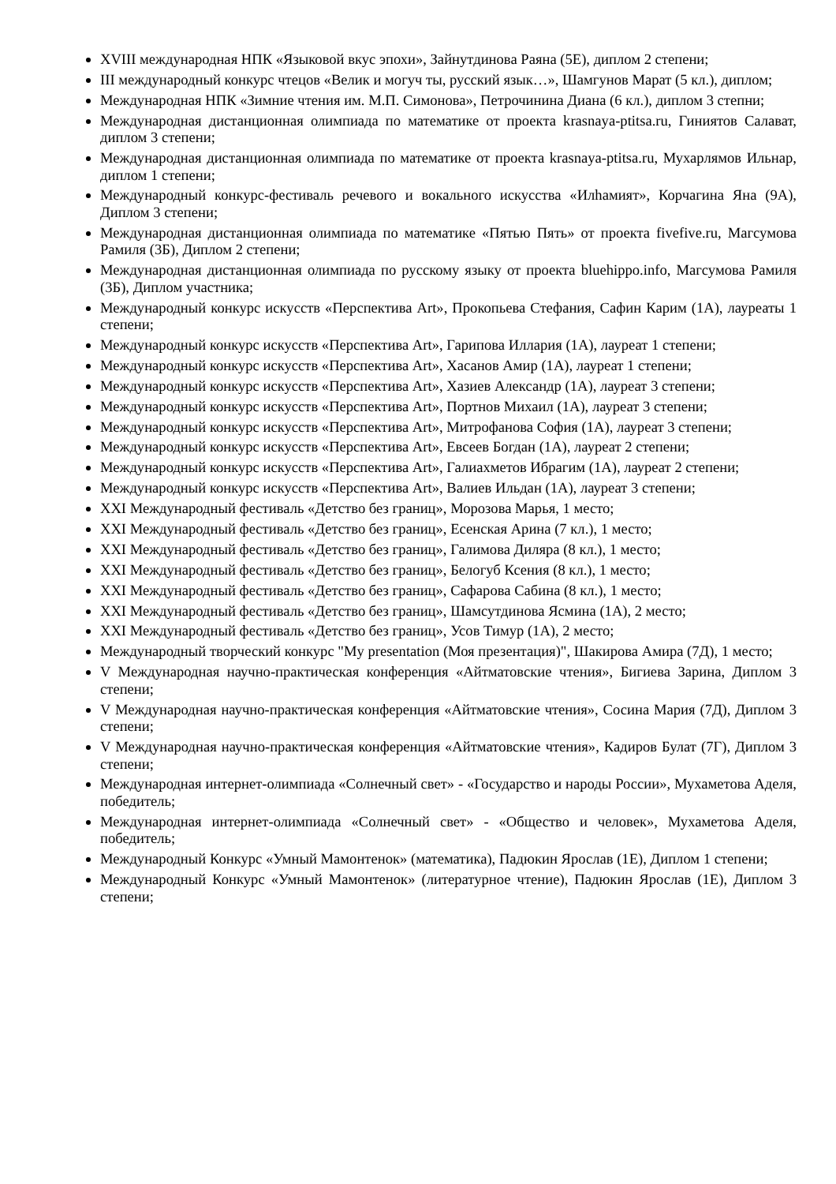XVIII международная НПК «Языковой вкус эпохи», Зайнутдинова Раяна (5Е), диплом 2 степени;
III международный конкурс чтецов «Велик и могуч ты, русский язык…», Шамгунов Марат (5 кл.), диплом;
Международная НПК «Зимние чтения им. М.П. Симонова», Петрочинина Диана (6 кл.), диплом 3 степни;
Международная дистанционная олимпиада по математике от проекта krasnaya-ptitsa.ru, Гиниятов Салават, диплом 3 степени;
Международная дистанционная олимпиада по математике от проекта krasnaya-ptitsa.ru, Мухарлямов Ильнар, диплом 1 степени;
Международный конкурс-фестиваль речевого и вокального искусства «Илһамият», Корчагина Яна (9А), Диплом 3 степени;
Международная дистанционная олимпиада по математике «Пятью Пять» от проекта fivefive.ru, Магсумова Рамиля (3Б), Диплом 2 степени;
Международная дистанционная олимпиада по русскому языку от проекта bluehippo.info, Магсумова Рамиля (3Б), Диплом участника;
Международный конкурс искусств «Перспектива Art», Прокопьева Стефания, Сафин Карим (1А), лауреаты 1 степени;
Международный конкурс искусств «Перспектива Art», Гарипова Иллария (1А), лауреат 1 степени;
Международный конкурс искусств «Перспектива Art», Хасанов Амир (1А), лауреат 1 степени;
Международный конкурс искусств «Перспектива Art», Хазиев Александр (1А), лауреат 3 степени;
Международный конкурс искусств «Перспектива Art», Портнов Михаил (1А), лауреат 3 степени;
Международный конкурс искусств «Перспектива Art», Митрофанова София (1А), лауреат 3 степени;
Международный конкурс искусств «Перспектива Art», Евсеев Богдан (1А), лауреат 2 степени;
Международный конкурс искусств «Перспектива Art», Галиахметов Ибрагим (1А), лауреат 2 степени;
Международный конкурс искусств «Перспектива Art», Валиев Ильдан (1А), лауреат 3 степени;
XXI Международный фестиваль «Детство без границ», Морозова Марья, 1 место;
XXI Международный фестиваль «Детство без границ», Есенская Арина (7 кл.), 1 место;
XXI Международный фестиваль «Детство без границ», Галимова Диляра (8 кл.), 1 место;
XXI Международный фестиваль «Детство без границ», Белогуб Ксения (8 кл.), 1 место;
XXI Международный фестиваль «Детство без границ», Сафарова Сабина (8 кл.), 1 место;
XXI Международный фестиваль «Детство без границ», Шамсутдинова Ясмина (1А), 2 место;
XXI Международный фестиваль «Детство без границ», Усов Тимур (1А), 2 место;
Международный творческий конкурс "My presentation (Моя презентация)", Шакирова Амира (7Д), 1 место;
V Международная научно-практическая конференция «Айтматовские чтения», Бигиева Зарина, Диплом 3 степени;
V Международная научно-практическая конференция «Айтматовские чтения», Сосина Мария (7Д), Диплом 3 степени;
V Международная научно-практическая конференция «Айтматовские чтения», Кадиров Булат (7Г), Диплом 3 степени;
Международная интернет-олимпиада «Солнечный свет» - «Государство и народы России», Мухаметова Аделя, победитель;
Международная интернет-олимпиада «Солнечный свет» - «Общество и человек», Мухаметова Аделя, победитель;
Международный Конкурс «Умный Мамонтенок» (математика), Падюкин Ярослав (1Е), Диплом 1 степени;
Международный Конкурс «Умный Мамонтенок» (литературное чтение), Падюкин Ярослав (1Е), Диплом 3 степени;